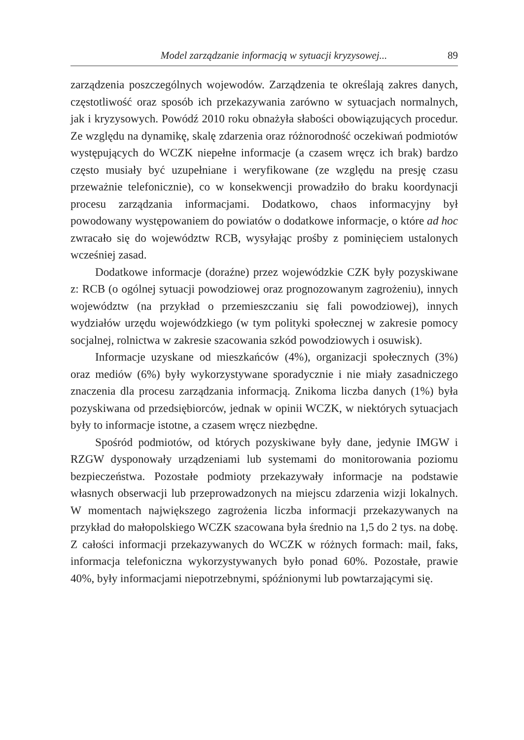Model zarządzanie informacją w sytuacji kryzysowej... 89
zarządzenia poszczególnych wojewodów. Zarządzenia te określają zakres danych, częstotliwość oraz sposób ich przekazywania zarówno w sytuacjach normalnych, jak i kryzysowych. Powódź 2010 roku obnażyła słabości obowiązujących procedur. Ze względu na dynamikę, skalę zdarzenia oraz różnorodność oczekiwań podmiotów występujących do WCZK niepełne informacje (a czasem wręcz ich brak) bardzo często musiały być uzupełniane i weryfikowane (ze względu na presję czasu przeważnie telefonicznie), co w konsekwencji prowadziło do braku koordynacji procesu zarządzania informacjami. Dodatkowo, chaos informacyjny był powodowany występowaniem do powiatów o dodatkowe informacje, o które ad hoc zwracało się do województw RCB, wysyłając prośby z pominięciem ustalonych wcześniej zasad.
Dodatkowe informacje (doraźne) przez wojewódzkie CZK były pozyskiwane z: RCB (o ogólnej sytuacji powodziowej oraz prognozowanym zagrożeniu), innych województw (na przykład o przemieszczaniu się fali powodziowej), innych wydziałów urzędu wojewódzkiego (w tym polityki społecznej w zakresie pomocy socjalnej, rolnictwa w zakresie szacowania szkód powodziowych i osuwisk).
Informacje uzyskane od mieszkańców (4%), organizacji społecznych (3%) oraz mediów (6%) były wykorzystywane sporadycznie i nie miały zasadniczego znaczenia dla procesu zarządzania informacją. Znikoma liczba danych (1%) była pozyskiwana od przedsiębiorców, jednak w opinii WCZK, w niektórych sytuacjach były to informacje istotne, a czasem wręcz niezbędne.
Spośród podmiotów, od których pozyskiwane były dane, jedynie IMGW i RZGW dysponowały urządzeniami lub systemami do monitorowania poziomu bezpieczeństwa. Pozostałe podmioty przekazywały informacje na podstawie własnych obserwacji lub przeprowadzonych na miejscu zdarzenia wizji lokalnych. W momentach największego zagrożenia liczba informacji przekazywanych na przykład do małopolskiego WCZK szacowana była średnio na 1,5 do 2 tys. na dobę. Z całości informacji przekazywanych do WCZK w różnych formach: mail, faks, informacja telefoniczna wykorzystywanych było ponad 60%. Pozostałe, prawie 40%, były informacjami niepotrzebnymi, spóźnionymi lub powtarzającymi się.